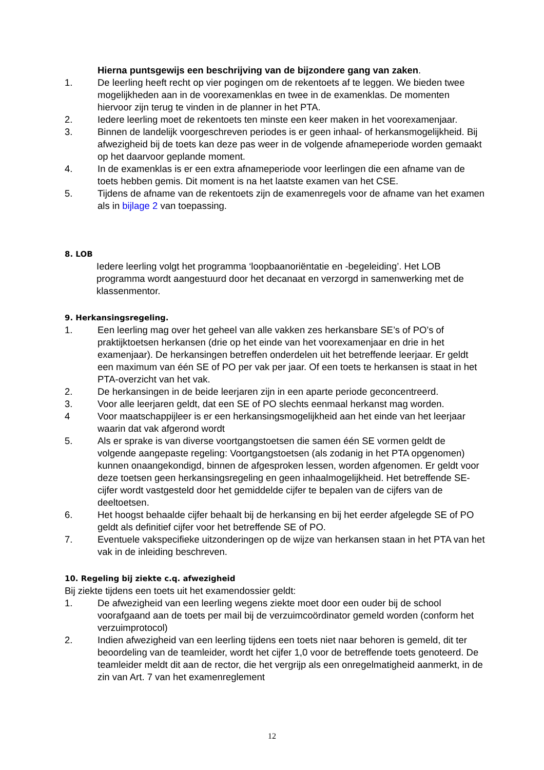Hierna puntsgewijs een beschrijving van de bijzondere gang van zaken.
1. De leerling heeft recht op vier pogingen om de rekentoets af te leggen. We bieden twee mogelijkheden aan in de voorexamenklas en twee in de examenklas. De momenten hiervoor zijn terug te vinden in de planner in het PTA.
2. Iedere leerling moet de rekentoets ten minste een keer maken in het voorexamenjaar.
3. Binnen de landelijk voorgeschreven periodes is er geen inhaal- of herkansmogelijkheid. Bij afwezigheid bij de toets kan deze pas weer in de volgende afnameperiode worden gemaakt op het daarvoor geplande moment.
4. In de examenklas is er een extra afnameperiode voor leerlingen die een afname van de toets hebben gemis. Dit moment is na het laatste examen van het CSE.
5. Tijdens de afname van de rekentoets zijn de examenregels voor de afname van het examen als in bijlage 2 van toepassing.
8. LOB
Iedere leerling volgt het programma ‘loopbaanoriëntatie en -begeleiding’. Het LOB programma wordt aangestuurd door het decanaat en verzorgd in samenwerking met de klassenmentor.
9. Herkansingsregeling.
1. Een leerling mag over het geheel van alle vakken zes herkansbare SE’s of PO’s of praktijktoetsen herkansen (drie op het einde van het voorexamenjaar en drie in het examenjaar). De herkansingen betreffen onderdelen uit het betreffende leerjaar. Er geldt een maximum van één SE of PO per vak per jaar. Of een toets te herkansen is staat in het PTA-overzicht van het vak.
2. De herkansingen in de beide leerjaren zijn in een aparte periode geconcentreerd.
3. Voor alle leerjaren geldt, dat een SE of PO slechts eenmaal herkanst mag worden.
4 Voor maatschappijleer is er een herkansingsmogelijkheid aan het einde van het leerjaar waarin dat vak afgerond wordt
5. Als er sprake is van diverse voortgangstoetsen die samen één SE vormen geldt de volgende aangepaste regeling: Voortgangstoetsen (als zodanig in het PTA opgenomen) kunnen onaangekondigd, binnen de afgesproken lessen, worden afgenomen. Er geldt voor deze toetsen geen herkansingsregeling en geen inhaalmogelijkheid. Het betreffende SE-cijfer wordt vastgesteld door het gemiddelde cijfer te bepalen van de cijfers van de deeltoetsen.
6. Het hoogst behaalde cijfer behaalt bij de herkansing en bij het eerder afgelegde SE of PO geldt als definitief cijfer voor het betreffende SE of PO.
7. Eventuele vakspecifieke uitzonderingen op de wijze van herkansen staan in het PTA van het vak in de inleiding beschreven.
10. Regeling bij ziekte c.q. afwezigheid
Bij ziekte tijdens een toets uit het examendossier geldt:
1. De afwezigheid van een leerling wegens ziekte moet door een ouder bij de school voorafgaand aan de toets per mail bij de verzuimcoördinator gemeld worden (conform het verzuimprotocol)
2. Indien afwezigheid van een leerling tijdens een toets niet naar behoren is gemeld, dit ter beoordeling van de teamleider, wordt het cijfer 1,0 voor de betreffende toets genoteerd. De teamleider meldt dit aan de rector, die het vergrijp als een onregelmatigheid aanmerkt, in de zin van Art. 7 van het examenreglement
12